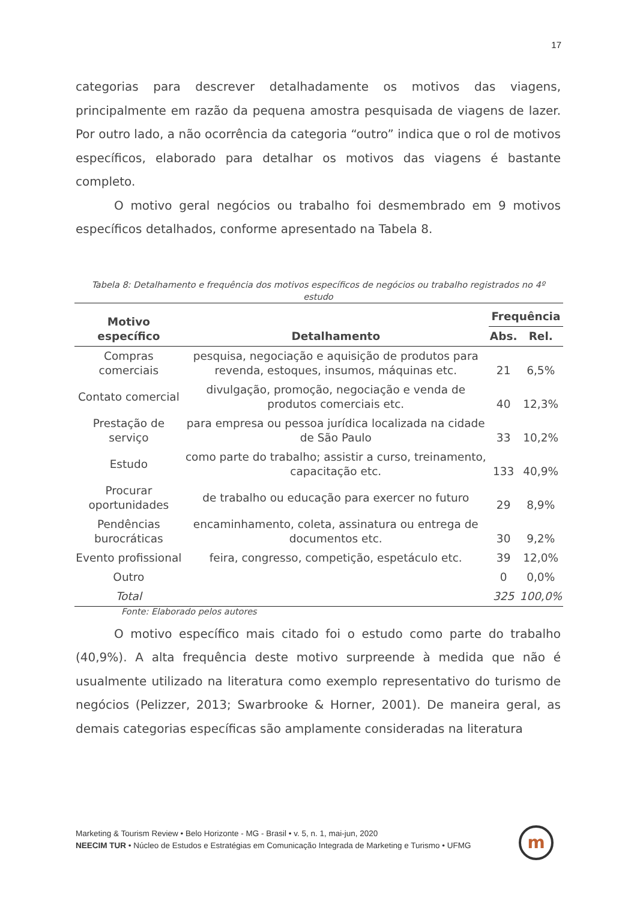17
categorias para descrever detalhadamente os motivos das viagens, principalmente em razão da pequena amostra pesquisada de viagens de lazer. Por outro lado, a não ocorrência da categoria “outro” indica que o rol de motivos específicos, elaborado para detalhar os motivos das viagens é bastante completo.
O motivo geral negócios ou trabalho foi desmembrado em 9 motivos específicos detalhados, conforme apresentado na Tabela 8.
Tabela 8: Detalhamento e frequência dos motivos específicos de negócios ou trabalho registrados no 4º estudo
| Motivo específico | Detalhamento | Frequência | |
| --- | --- | --- | --- |
| | | Abs. | Rel. |
| Compras comerciais | pesquisa, negociação e aquisição de produtos para revenda, estoques, insumos, máquinas etc. | 21 | 6,5% |
| Contato comercial | divulgação, promoção, negociação e venda de produtos comerciais etc. | 40 | 12,3% |
| Prestação de serviço | para empresa ou pessoa jurídica localizada na cidade de São Paulo | 33 | 10,2% |
| Estudo | como parte do trabalho; assistir a curso, treinamento, capacitação etc. | 133 | 40,9% |
| Procurar oportunidades | de trabalho ou educação para exercer no futuro | 29 | 8,9% |
| Pendências burocráticas | encaminhamento, coleta, assinatura ou entrega de documentos etc. | 30 | 9,2% |
| Evento profissional | feira, congresso, competição, espetáculo etc. | 39 | 12,0% |
| Outro | | 0 | 0,0% |
| Total | | 325 | 100,0% |
Fonte: Elaborado pelos autores
O motivo específico mais citado foi o estudo como parte do trabalho (40,9%). A alta frequência deste motivo surpreende à medida que não é usualmente utilizado na literatura como exemplo representativo do turismo de negócios (Pelizzer, 2013; Swarbrooke & Horner, 2001). De maneira geral, as demais categorias específicas são amplamente consideradas na literatura
Marketing & Tourism Review • Belo Horizonte - MG - Brasil • v. 5, n. 1, mai-jun, 2020
NEECIM TUR • Núcleo de Estudos e Estratégias em Comunicação Integrada de Marketing e Turismo • UFMG
m